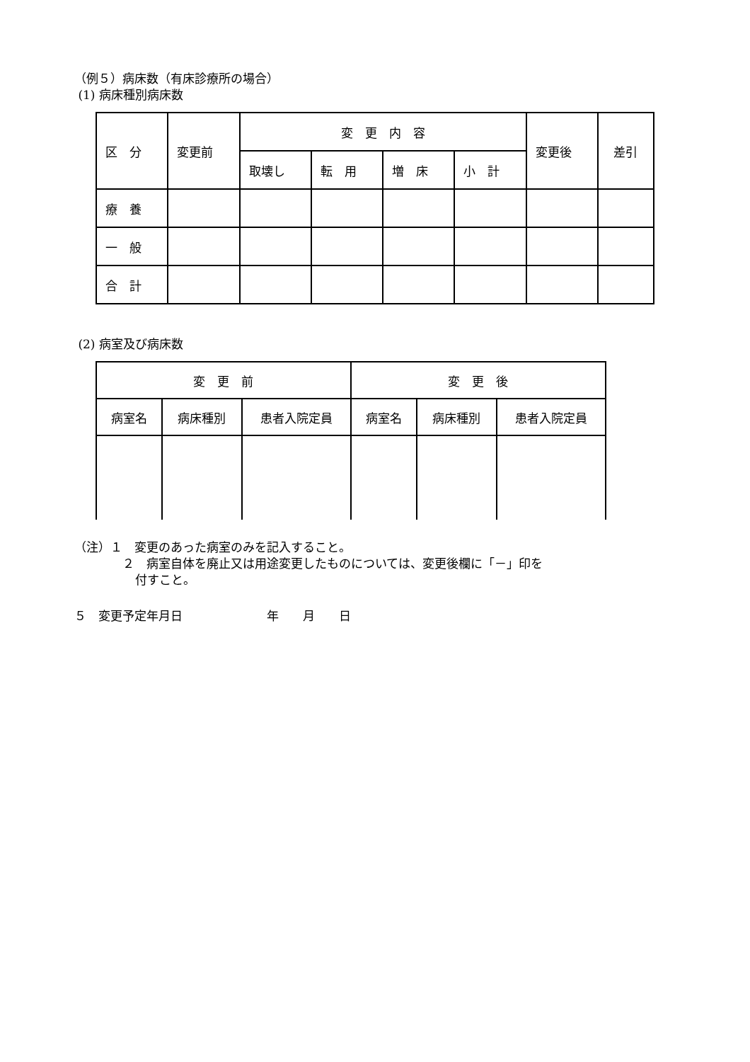（例５）病床数（有床診療所の場合）
(1) 病床種別病床数
| 区 分 | 変更前 | 変 更 内 容 | | | | 変更後 | 差引 |
| | | 取壊し | 転 用 | 増 床 | 小 計 | | |
| 療 養 | | | | | | | |
| 一 般 | | | | | | | |
| 合 計 | | | | | | | |
(2) 病室及び病床数
| 変 更 前 | | | 変 更 後 | | |
| 病室名 | 病床種別 | 患者入院定員 | 病室名 | 病床種別 | 患者入院定員 |
（注）１　変更のあった病室のみを記入すること。
２　病室自体を廃止又は用途変更したものについては、変更後欄に「－」印を
付すこと。
５　変更予定年月日　　　　　　　年　　月　　日